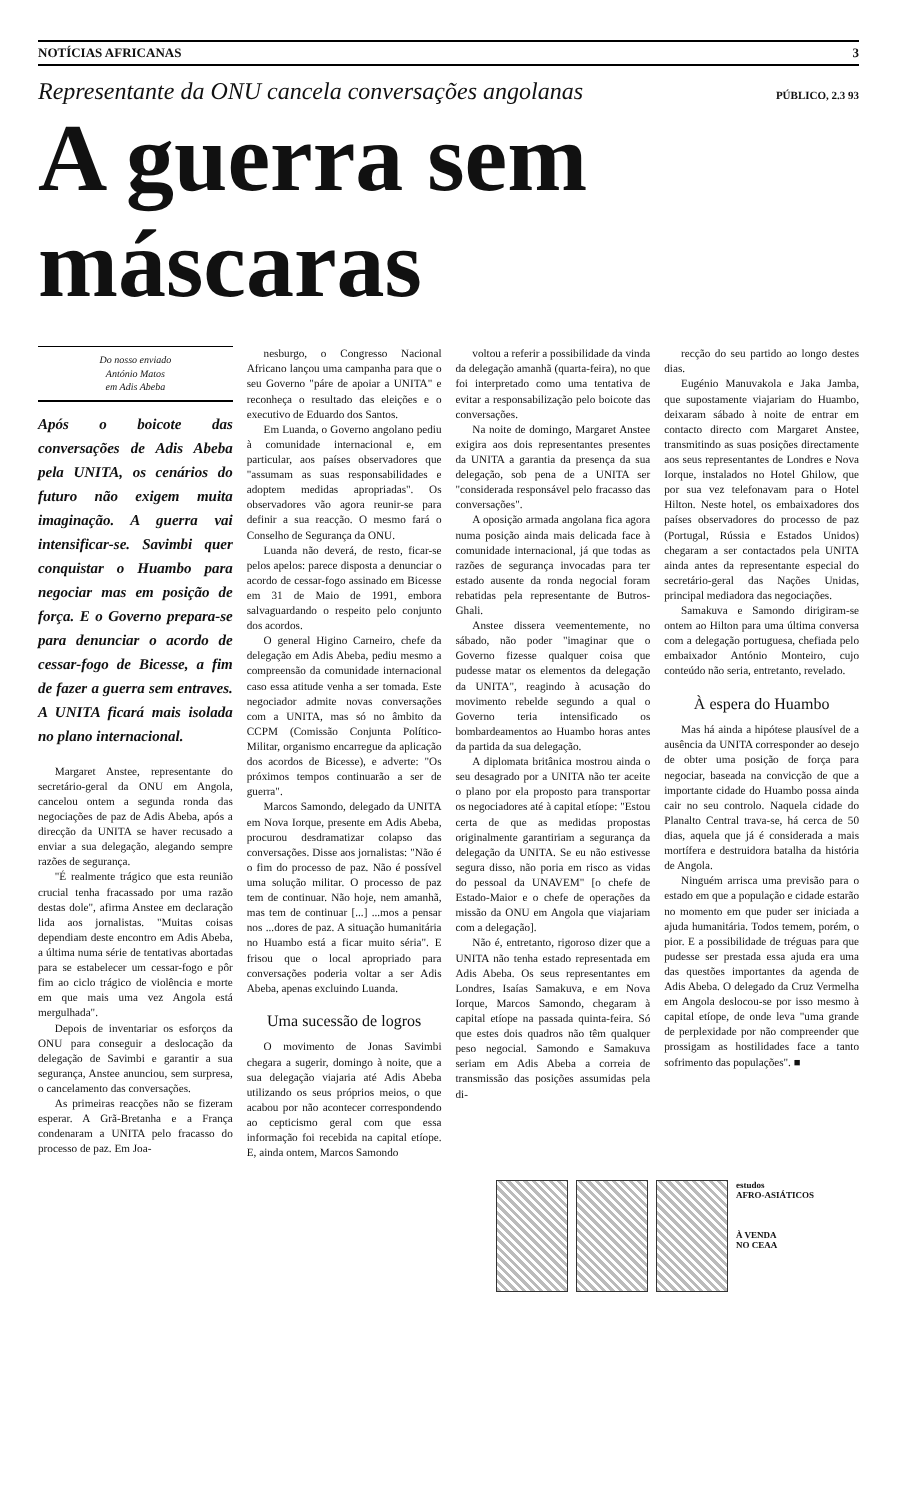NOTÍCIAS AFRICANAS 3
Representante da ONU cancela conversações angolanas PÚBLICO, 2.3 93
A guerra sem máscaras
Do nosso enviado
António Matos
em Adis Abeba
Após o boicote das conversações de Adis Abeba pela UNITA, os cenários do futuro não exigem muita imaginação. A guerra vai intensificar-se. Savimbi quer conquistar o Huambo para negociar mas em posição de força. E o Governo prepara-se para denunciar o acordo de cessar-fogo de Bicesse, a fim de fazer a guerra sem entraves. A UNITA ficará mais isolada no plano internacional.
Margaret Anstee, representante do secretário-geral da ONU em Angola, cancelou ontem a segunda ronda das negociações de paz de Adis Abeba, após a direcção da UNITA se haver recusado a enviar a sua delegação, alegando sempre razões de segurança.
"É realmente trágico que esta reunião crucial tenha fracassado por uma razão destas dole", afirma Anstee em declaração lida aos jornalistas. "Muitas coisas dependiam deste encontro em Adis Abeba, a última numa série de tentativas abortadas para se estabelecer um cessar-fogo e pôr fim ao ciclo trágico de violência e morte em que mais uma vez Angola está mergulhada".
Depois de inventariar os esforços da ONU para conseguir a deslocação da delegação de Savimbi e garantir a sua segurança, Anstee anunciou, sem surpresa, o cancelamento das conversações.
As primeiras reacções não se fizeram esperar. A Grã-Bretanha e a França condenaram a UNITA pelo fracasso do processo de paz. Em Joa-
nesburgo, o Congresso Nacional Africano lançou uma campanha para que o seu Governo "páre de apoiar a UNITA" e reconheça o resultado das eleições e o executivo de Eduardo dos Santos.
Em Luanda, o Governo angolano pediu à comunidade internacional e, em particular, aos países observadores que "assumam as suas responsabilidades e adoptem medidas apropriadas". Os observadores vão agora reunir-se para definir a sua reacção. O mesmo fará o Conselho de Segurança da ONU.
Luanda não deverá, de resto, ficar-se pelos apelos: parece disposta a denunciar o acordo de cessar-fogo assinado em Bicesse em 31 de Maio de 1991, embora salvaguardando o respeito pelo conjunto dos acordos.
O general Higino Carneiro, chefe da delegação em Adis Abeba, pediu mesmo a compreensão da comunidade internacional caso essa atitude venha a ser tomada. Este negociador admite novas conversações com a UNITA, mas só no âmbito da CCPM (Comissão Conjunta Político-Militar, organismo encarregue da aplicação dos acordos de Bicesse), e adverte: "Os próximos tempos continuarão a ser de guerra".
Marcos Samondo, delegado da UNITA em Nova Iorque, presente em Adis Abeba, procurou desdramatizar colapso das conversações. Disse aos jornalistas: "Não é o fim do processo de paz. Não é possível uma solução militar. O processo de paz tem de continuar. Não hoje, nem amanhã, mas tem de continuar [...] ...mos a pensar nos ...dores de paz. A situação humanitária no Huambo está a ficar muito séria". E frisou que o local apropriado para conversações poderia voltar a ser Adis Abeba, apenas excluindo Luanda.
Uma sucessão de logros
O movimento de Jonas Savimbi chegara a sugerir, domingo à noite, que a sua delegação viajaria até Adis Abeba utilizando os seus próprios meios, o que acabou por não acontecer correspondendo ao cepticismo geral com que essa informação foi recebida na capital etíope. E, ainda ontem, Marcos Samondo
voltou a referir a possibilidade da vinda da delegação amanhã (quarta-feira), no que foi interpretado como uma tentativa de evitar a responsabilização pelo boicote das conversações.
Na noite de domingo, Margaret Anstee exigira aos dois representantes presentes da UNITA a garantia da presença da sua delegação, sob pena de a UNITA ser "considerada responsável pelo fracasso das conversações".
A oposição armada angolana fica agora numa posição ainda mais delicada face à comunidade internacional, já que todas as razões de segurança invocadas para ter estado ausente da ronda negocial foram rebatidas pela representante de Butros-Ghali.
Anstee dissera veementemente, no sábado, não poder "imaginar que o Governo fizesse qualquer coisa que pudesse matar os elementos da delegação da UNITA", reagindo à acusação do movimento rebelde segundo a qual o Governo teria intensificado os bombardeamentos ao Huambo horas antes da partida da sua delegação.
A diplomata britânica mostrou ainda o seu desagrado por a UNITA não ter aceite o plano por ela proposto para transportar os negociadores até à capital etíope: "Estou certa de que as medidas propostas originalmente garantiriam a segurança da delegação da UNITA. Se eu não estivesse segura disso, não poria em risco as vidas do pessoal da UNAVEM" [o chefe de Estado-Maior e o chefe de operações da missão da ONU em Angola que viajariam com a delegação].
Não é, entretanto, rigoroso dizer que a UNITA não tenha estado representada em Adis Abeba. Os seus representantes em Londres, Isaías Samakuva, e em Nova Iorque, Marcos Samondo, chegaram à capital etíope na passada quinta-feira. Só que estes dois quadros não têm qualquer peso negocial. Samondo e Samakuva seriam em Adis Abeba a correia de transmissão das posições assumidas pela di-
recção do seu partido ao longo destes dias.
Eugénio Manuvakola e Jaka Jamba, que supostamente viajariam do Huambo, deixaram sábado à noite de entrar em contacto directo com Margaret Anstee, transmitindo as suas posições directamente aos seus representantes de Londres e Nova Iorque, instalados no Hotel Ghilow, que por sua vez telefonavam para o Hotel Hilton. Neste hotel, os embaixadores dos países observadores do processo de paz (Portugal, Rússia e Estados Unidos) chegaram a ser contactados pela UNITA ainda antes da representante especial do secretário-geral das Nações Unidas, principal mediadora das negociações.
Samakuva e Samondo dirigiram-se ontem ao Hilton para uma última conversa com a delegação portuguesa, chefiada pelo embaixador António Monteiro, cujo conteúdo não seria, entretanto, revelado.
À espera do Huambo
Mas há ainda a hipótese plausível de a ausência da UNITA corresponder ao desejo de obter uma posição de força para negociar, baseada na convicção de que a importante cidade do Huambo possa ainda cair no seu controlo. Naquela cidade do Planalto Central trava-se, há cerca de 50 dias, aquela que já é considerada a mais mortífera e destruidora batalha da história de Angola.
Ninguém arrisca uma previsão para o estado em que a população e cidade estarão no momento em que puder ser iniciada a ajuda humanitária. Todos temem, porém, o pior. E a possibilidade de tréguas para que pudesse ser prestada essa ajuda era uma das questões importantes da agenda de Adis Abeba. O delegado da Cruz Vermelha em Angola deslocou-se por isso mesmo à capital etíope, de onde leva "uma grande de perplexidade por não compreender que prossigam as hostilidades face a tanto sofrimento das populações". ■
estudos
AFRO-ASIÁTICOS
À VENDA
NO CEAA